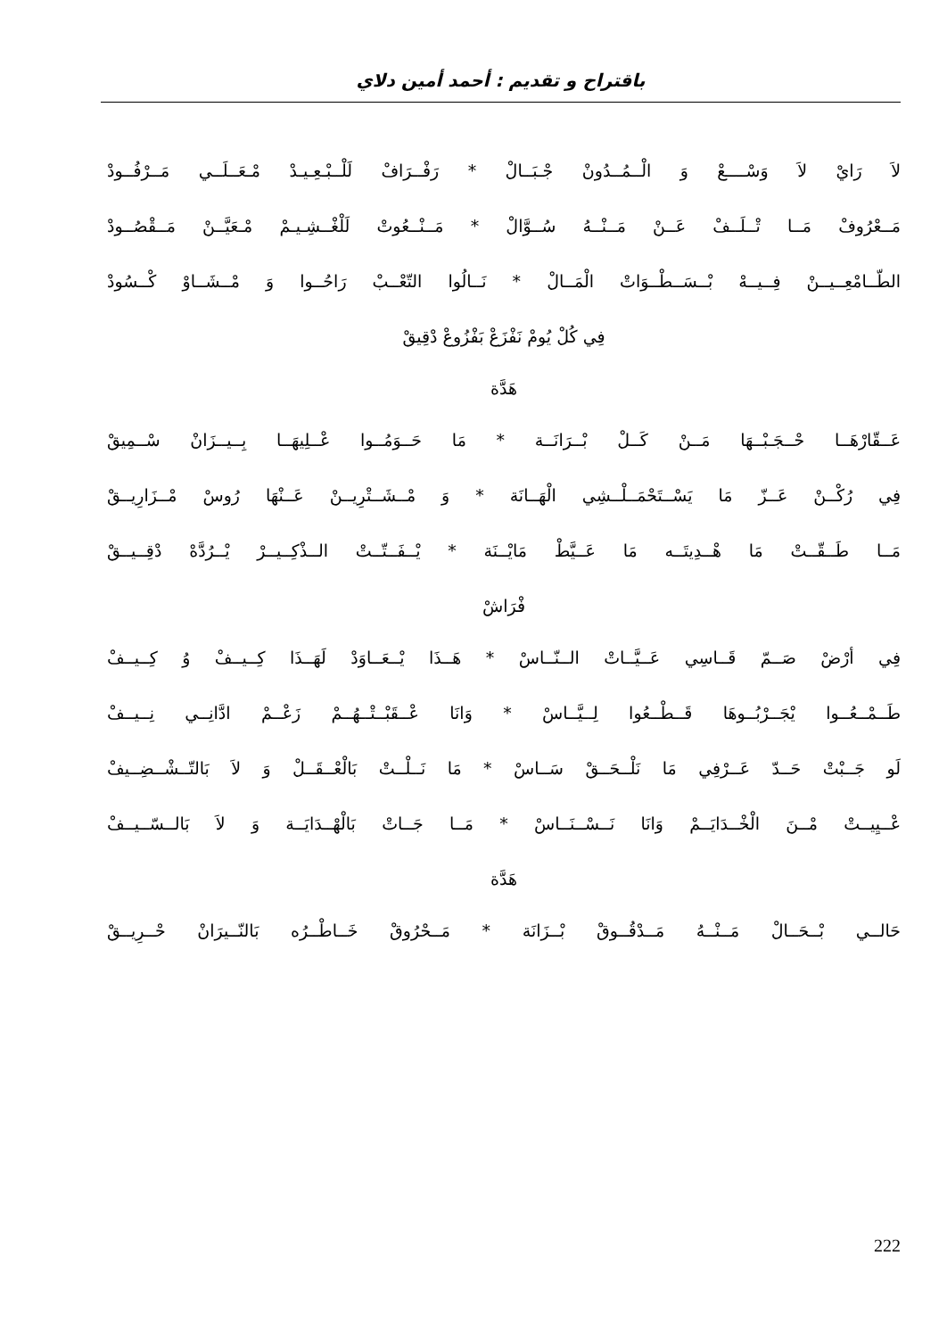باقتراح و تقديم : أحمد أمين دلاي
لاَ رَايْ لاَ وَسْــــعْ وَ الْــمُــدُونْ جْـبَــالْ * رَفْــرَافْ لَلْــبْـعِـيـدْ مْـعَــلَــي مَــرْفُــودْ
مَــعْرُوفْ مَــا تْــلَــفْ عَــنْ مَــنْــهُ سُــوَّالْ * مَــنْــعُوتْ لَلْغْــشِـيـمْ مْـعَيَّــنْ مَــقْصُــودْ
الطّــامْعِــيــنْ فِــيــهْ بْــسَــطْــوَاتْ الْمَــالْ * نَــالُوا التّعْــبْ رَاحُــوا وَ مْــشَــاوْ كْــسُودْ
فِي كُلْ يُومْ نَفْزَعْ بَفْزُوعْ دْقِيقْ
هَدَّة
عَــقّارْهَــا حْــجَـبْــهَا مَــنْ كَــلْ بْــرَانَــة * مَا حَــوَمُــوا عْــلِيهَــا بِــيــزَانْ سْــمِيقْ
فِي رُكْــنْ عَــزّ مَا يَسْــتَحْمَــلْــشِي الْهَــانَة * وَ مْــشَــتْرِيــنْ عَــنْهَا رُوسْ مْــزَارِيــقْ
مَــا طَــقّــتْ مَا هْــدِيتَــه مَا عَــيَّطْ مَايْــنَة * يْــفَــتّــتْ الــذْكِــيــرْ يْــرُدَّهْ دْقِــيــقْ
فْرَاشْ
فِي أرْضْ صَــمّ قَــاسِي عَــيَّــاتْ الــنّــاسْ * هَــذَا يْــعَــاوَدْ لَهَــذَا كِــيــفْ وُ كِــيــفْ
طَــمْــعُــوا يْجَــرْبُــوهَا قَــطْــعُوا لِــيَّــاسْ * وَانَا عْــقَبْــتْــهُــمْ زَعْــمْ ادَّانِــي نِــيــفْ
لَو جَــبْتْ حَــدّ عَــرْفِي مَا نَلْــحَــقْ سَــاسْ * مَا نَــلْــتْ بَالْعْــقَــلْ وَ لاَ بَالتّــشْــضِــيفْ
عْــيِيــتْ مْــنَ الْخْــدَايَــمْ وَانَا نَــسْــنَــاسْ * مَــا جَــاتْ بَالْهْــدَايَــة وَ لاَ بَالــسّــيــفْ
هَدَّة
حَالــي بْــحَــالْ مَــنْــهُ مَــدْقُــوقْ بْــزَانَة * مَــحْرُوقْ خَــاطْــرُه بَالنّــيرَانْ حْــرِيــقْ
222